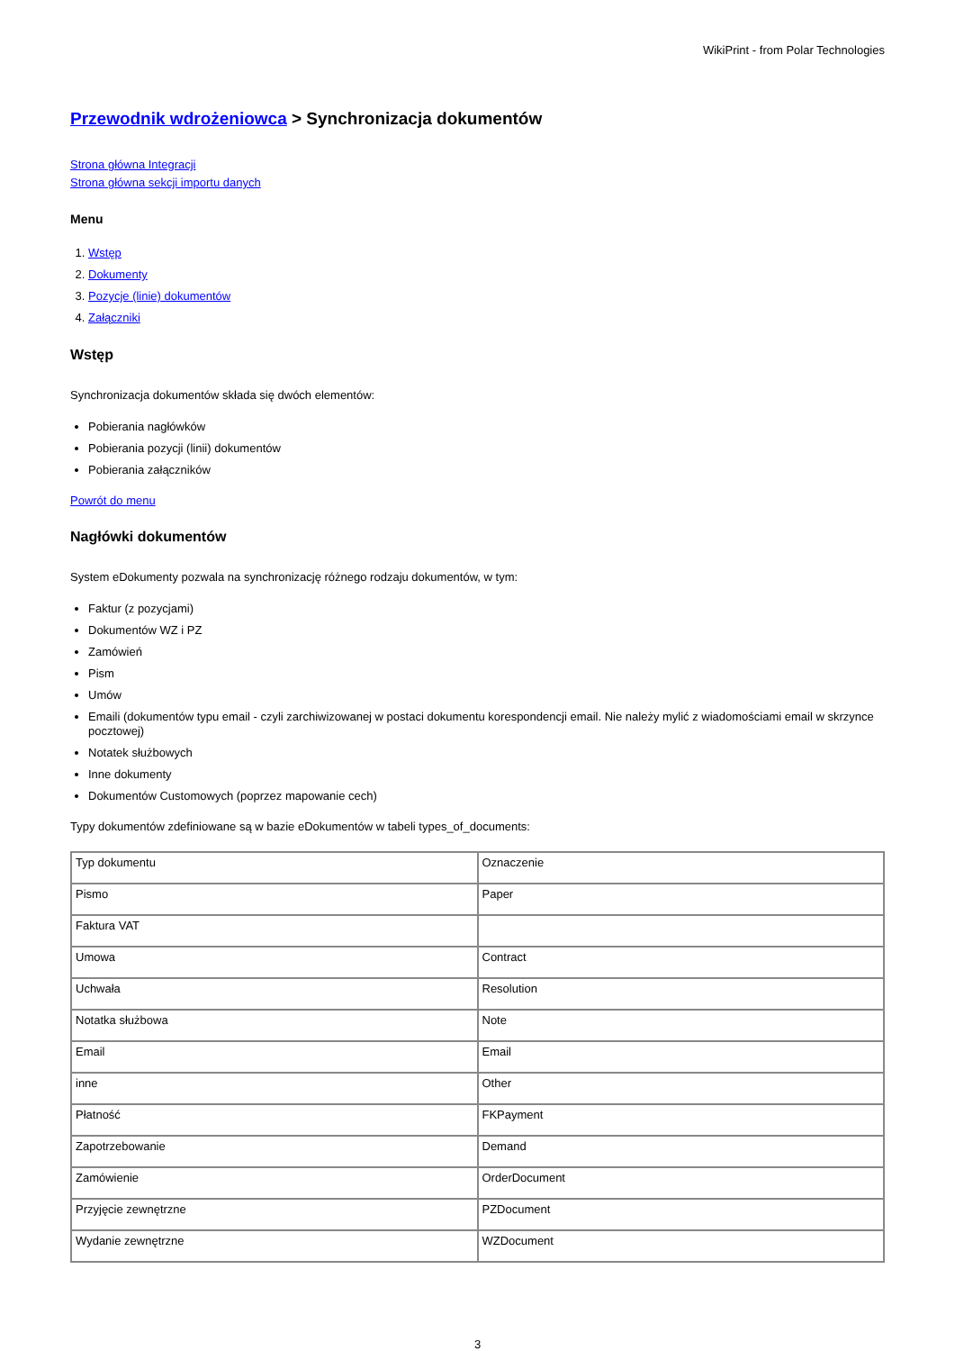WikiPrint - from Polar Technologies
Przewodnik wdrożeniowca > Synchronizacja dokumentów
Strona główna Integracji
Strona główna sekcji importu danych
Menu
1. Wstęp
2. Dokumenty
3. Pozycje (linie) dokumentów
4. Załączniki
Wstęp
Synchronizacja dokumentów składa się dwóch elementów:
Pobierania nagłówków
Pobierania pozycji (linii) dokumentów
Pobierania załączników
Powrót do menu
Nagłówki dokumentów
System eDokumenty pozwala na synchronizację różnego rodzaju dokumentów, w tym:
Faktur (z pozycjami)
Dokumentów WZ i PZ
Zamówień
Pism
Umów
Emaili (dokumentów typu email - czyli zarchiwizowanej w postaci dokumentu korespondencji email. Nie należy mylić z wiadomościami email w skrzynce pocztowej)
Notatek służbowych
Inne dokumenty
Dokumentów Customowych (poprzez mapowanie cech)
Typy dokumentów zdefiniowane są w bazie eDokumentów w tabeli types_of_documents:
| Typ dokumentu | Oznaczenie |
| Pismo | Paper |
| Faktura VAT | |
| Umowa | Contract |
| Uchwała | Resolution |
| Notatka służbowa | Note |
| Email | Email |
| inne | Other |
| Płatność | FKPayment |
| Zapotrzebowanie | Demand |
| Zamówienie | OrderDocument |
| Przyjęcie zewnętrzne | PZDocument |
| Wydanie zewnętrzne | WZDocument |
3